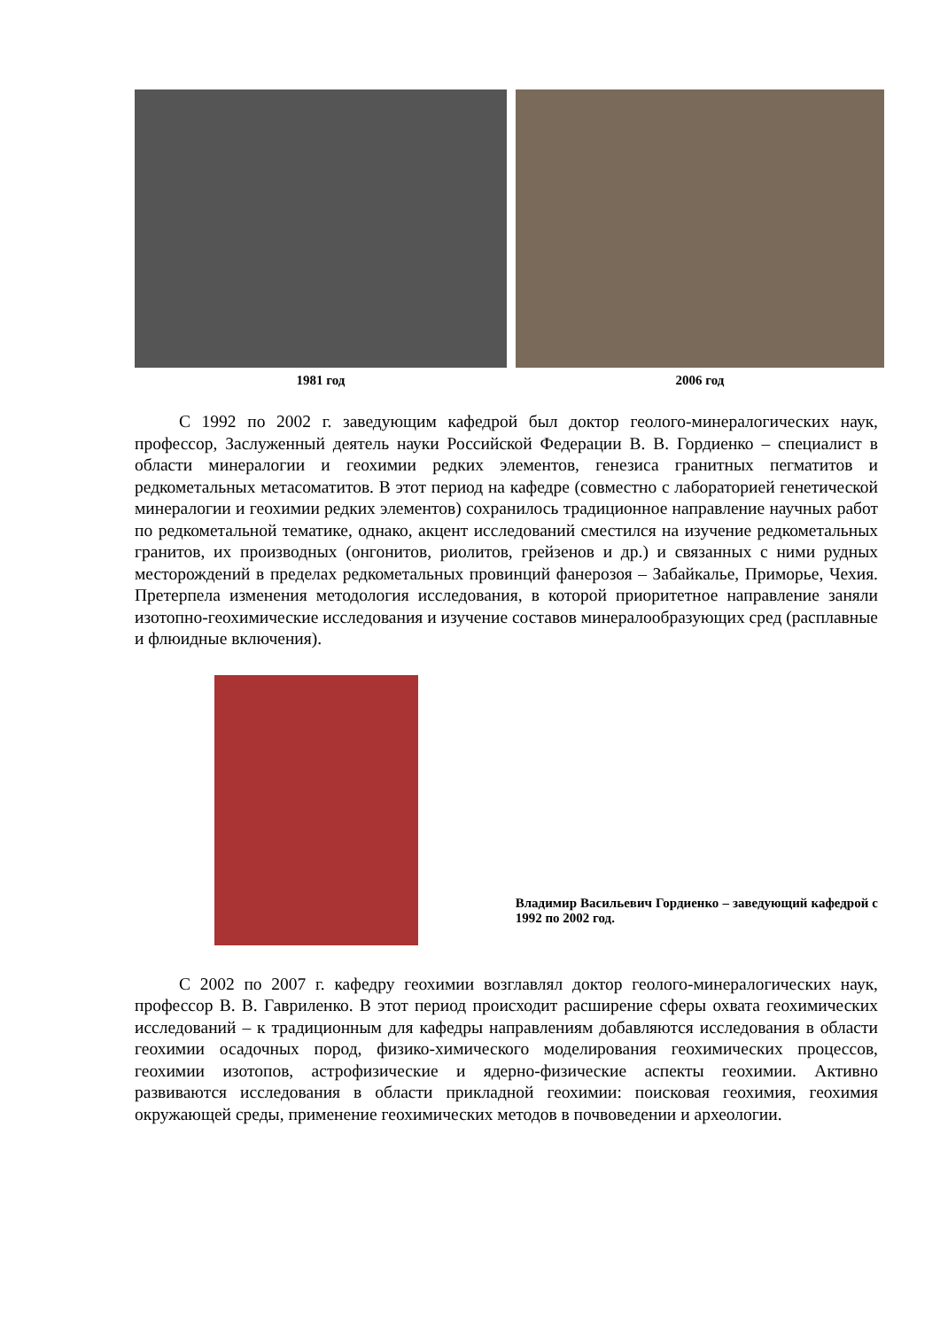1981 год 2006 год
С 1992 по 2002 г. заведующим кафедрой был доктор геолого-минералогических наук, профессор, Заслуженный деятель науки Российской Федерации В. В. Гордиенко – специалист в области минералогии и геохимии редких элементов, генезиса гранитных пегматитов и редкометальных метасоматитов. В этот период на кафедре (совместно с лабораторией генетической минералогии и геохимии редких элементов) сохранилось традиционное направление научных работ по редкометальной тематике, однако, акцент исследований сместился на изучение редкометальных гранитов, их производных (онгонитов, риолитов, грейзенов и др.) и связанных с ними рудных месторождений в пределах редкометальных провинций фанерозоя – Забайкалье, Приморье, Чехия. Претерпела изменения методология исследования, в которой приоритетное направление заняли изотопно-геохимические исследования и изучение составов минералообразующих сред (расплавные и флюидные включения).
Владимир Васильевич Гордиенко – заведующий кафедрой с 1992 по 2002 год.
С 2002 по 2007 г. кафедру геохимии возглавлял доктор геолого-минералогических наук, профессор В. В. Гавриленко. В этот период происходит расширение сферы охвата геохимических исследований – к традиционным для кафедры направлениям добавляются исследования в области геохимии осадочных пород, физико-химического моделирования геохимических процессов, геохимии изотопов, астрофизические и ядерно-физические аспекты геохимии. Активно развиваются исследования в области прикладной геохимии: поисковая геохимия, геохимия окружающей среды, применение геохимических методов в почвоведении и археологии.